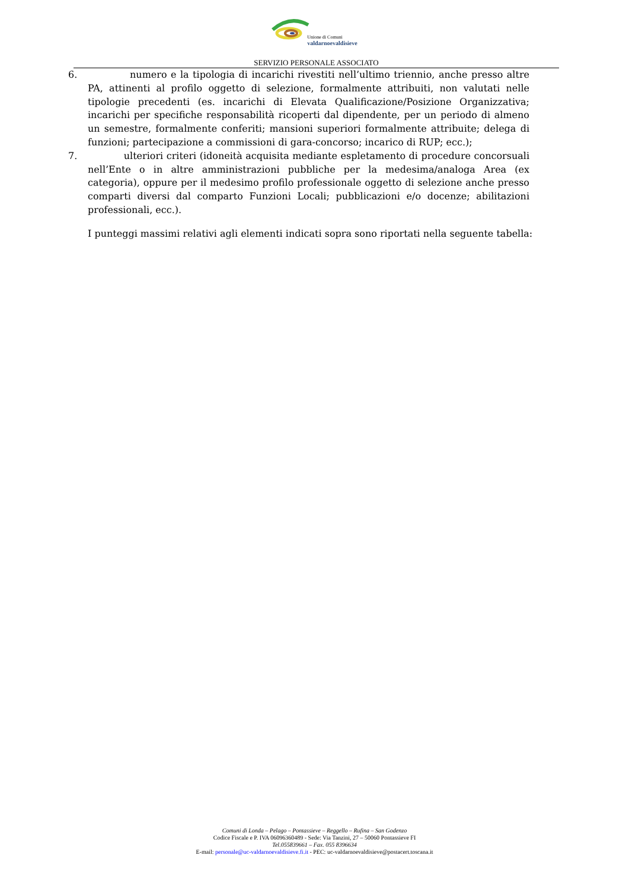Unione di Comuni
valdarnoevaldisieve
SERVIZIO PERSONALE ASSOCIATO
6. numero e la tipologia di incarichi rivestiti nell’ultimo triennio, anche presso altre PA, attinenti al profilo oggetto di selezione, formalmente attribuiti, non valutati nelle tipologie precedenti (es. incarichi di Elevata Qualificazione/Posizione Organizzativa; incarichi per specifiche responsabilità ricoperti dal dipendente, per un periodo di almeno un semestre, formalmente conferiti; mansioni superiori formalmente attribuite; delega di funzioni; partecipazione a commissioni di gara-concorso; incarico di RUP; ecc.);
7. ulteriori criteri (idoneità acquisita mediante espletamento di procedure concorsuali nell’Ente o in altre amministrazioni pubbliche per la medesima/analoga Area (ex categoria), oppure per il medesimo profilo professionale oggetto di selezione anche presso comparti diversi dal comparto Funzioni Locali; pubblicazioni e/o docenze; abilitazioni professionali, ecc.).
I punteggi massimi relativi agli elementi indicati sopra sono riportati nella seguente tabella:
Comuni di Londa – Pelago – Pontassieve – Reggello – Rufina – San Godenzo
Codice Fiscale e P. IVA 06096360489 - Sede: Via Tanzini, 27 – 50060 Pontassieve FI
Tel.055839661 – Fax. 055 8396634
E-mail: personale@uc-valdarnoevaldisieve.fi.it - PEC: uc-valdarnoevaldisieve@postacert.toscana.it